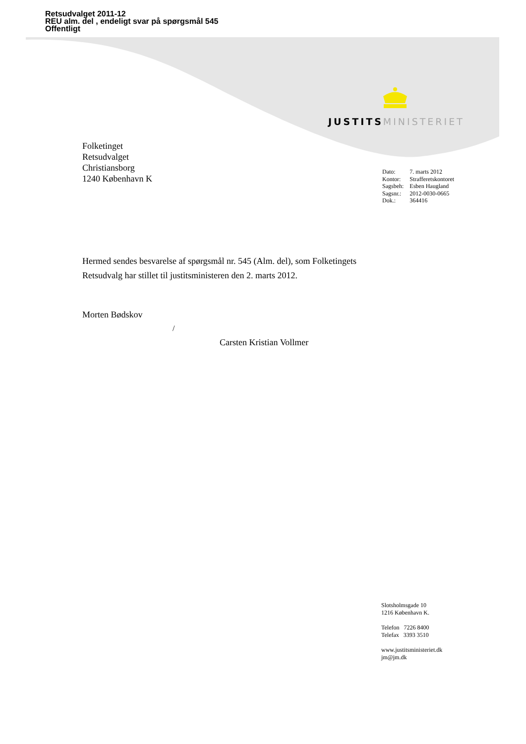Retsudvalget 2011-12
REU alm. del , endeligt svar på spørgsmål 545
Offentligt
JUSTITS MINISTERIET
Folketinget
Retsudvalget
Christiansborg
1240 København K
| Dato: | 7. marts 2012 |
| Kontor: | Strafferetskontoret |
| Sagsbeh: | Esben Haugland |
| Sagsnr.: | 2012-0030-0665 |
| Dok.: | 364416 |
Hermed sendes besvarelse af spørgsmål nr. 545 (Alm. del), som Folketingets Retsudvalg har stillet til justitsministeren den 2. marts 2012.
Morten Bødskov
/
Carsten Kristian Vollmer
Slotsholmsgade 10
1216 København K.
Telefon 7226 8400
Telefax 3393 3510
www.justitsministeriet.dk
jm@jm.dk